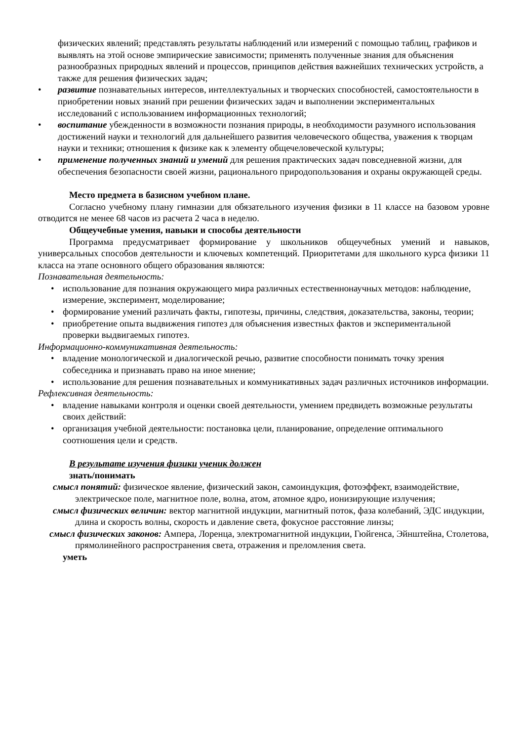физических явлений; представлять результаты наблюдений или измерений с помощью таблиц, графиков и выявлять на этой основе эмпирические зависимости; применять полученные знания для объяснения разнообразных природных явлений и процессов, принципов действия важнейших технических устройств, а также для решения физических задач;
• развитие познавательных интересов, интеллектуальных и творческих способностей, самостоятельности в приобретении новых знаний при решении физических задач и выполнении экспериментальных исследований с использованием информационных технологий;
• воспитание убежденности в возможности познания природы, в необходимости разумного использования достижений науки и технологий для дальнейшего развития человеческого общества, уважения к творцам науки и техники; отношения к физике как к элементу общечеловеческой культуры;
• применение полученных знаний и умений для решения практических задач повседневной жизни, для обеспечения безопасности своей жизни, рационального природопользования и охраны окружающей среды.
Место предмета в базисном учебном плане.
Согласно учебному плану гимназии для обязательного изучения физики в 11 классе на базовом уровне отводится не менее 68 часов из расчета 2 часа в неделю.
Общеучебные умения, навыки и способы деятельности
Программа предусматривает формирование у школьников общеучебных умений и навыков, универсальных способов деятельности и ключевых компетенций. Приоритетами для школьного курса физики 11 класса на этапе основного общего образования являются:
Познавательная деятельность:
• использование для познания окружающего мира различных естественнонаучных методов: наблюдение, измерение, эксперимент, моделирование;
• формирование умений различать факты, гипотезы, причины, следствия, доказательства, законы, теории;
• приобретение опыта выдвижения гипотез для объяснения известных фактов и экспериментальной проверки выдвигаемых гипотез.
Информационно-коммуникативная деятельность:
• владение монологической и диалогической речью, развитие способности понимать точку зрения собеседника и признавать право на иное мнение;
• использование для решения познавательных и коммуникативных задач различных источников информации.
Рефлексивная деятельность:
• владение навыками контроля и оценки своей деятельности, умением предвидеть возможные результаты своих действий:
• организация учебной деятельности: постановка цели, планирование, определение оптимального соотношения цели и средств.
В результате изучения физики ученик должен
знать/понимать
смысл понятий: физическое явление, физический закон, самоиндукция, фотоэффект, взаимодействие, электрическое поле, магнитное поле, волна, атом, атомное ядро, ионизирующие излучения;
смысл физических величин: вектор магнитной индукции, магнитный поток, фаза колебаний, ЭДС индукции, длина и скорость волны, скорость и давление света, фокусное расстояние линзы;
смысл физических законов: Ампера, Лоренца, электромагнитной индукции, Гюйгенса, Эйнштейна, Столетова, прямолинейного распространения света, отражения и преломления света.
уметь